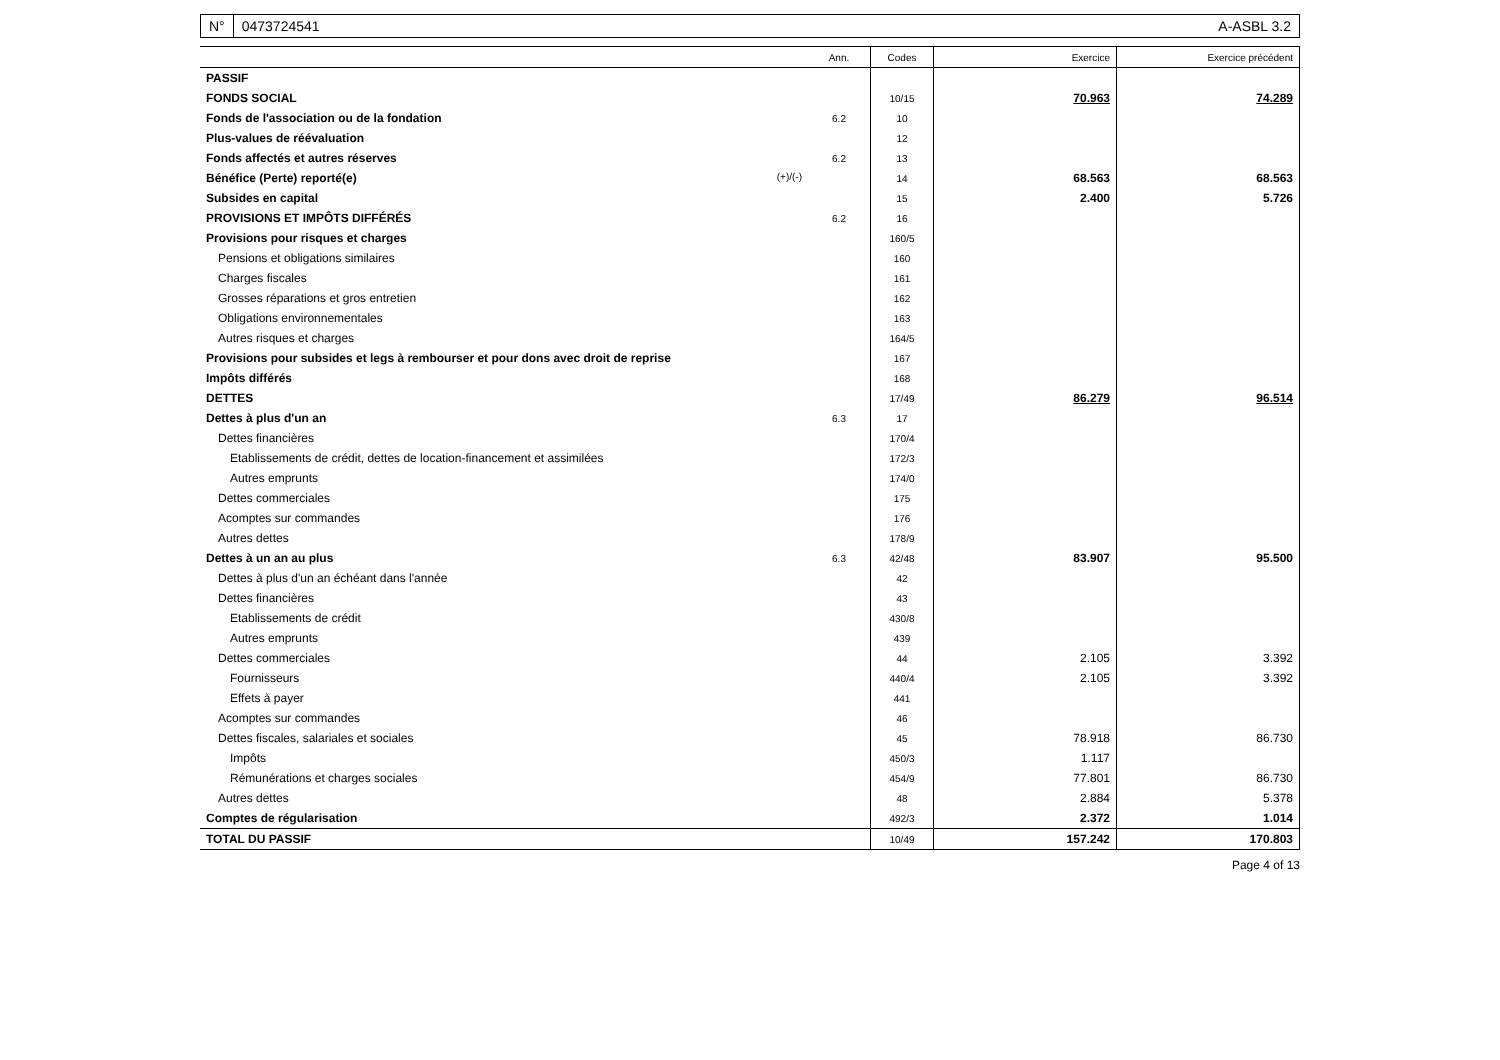N° 0473724541 A-ASBL 3.2
| | Ann. | Codes | Exercice | Exercice précédent |
| --- | --- | --- | --- | --- |
| PASSIF | | | | |
| FONDS SOCIAL | | 10/15 | 70.963 | 74.289 |
| Fonds de l'association ou de la fondation | 6.2 | 10 | | |
| Plus-values de réévaluation | | 12 | | |
| Fonds affectés et autres réserves | 6.2 | 13 | | |
| Bénéfice (Perte) reporté(e) (+)/(-) | | 14 | 68.563 | 68.563 |
| Subsides en capital | | 15 | 2.400 | 5.726 |
| PROVISIONS ET IMPÔTS DIFFÉRÉS | 6.2 | 16 | | |
| Provisions pour risques et charges | | 160/5 | | |
| Pensions et obligations similaires | | 160 | | |
| Charges fiscales | | 161 | | |
| Grosses réparations et gros entretien | | 162 | | |
| Obligations environnementales | | 163 | | |
| Autres risques et charges | | 164/5 | | |
| Provisions pour subsides et legs à rembourser et pour dons avec droit de reprise | | 167 | | |
| Impôts différés | | 168 | | |
| DETTES | | 17/49 | 86.279 | 96.514 |
| Dettes à plus d'un an | 6.3 | 17 | | |
| Dettes financières | | 170/4 | | |
| Etablissements de crédit, dettes de location-financement et assimilées | | 172/3 | | |
| Autres emprunts | | 174/0 | | |
| Dettes commerciales | | 175 | | |
| Acomptes sur commandes | | 176 | | |
| Autres dettes | | 178/9 | | |
| Dettes à un an au plus | 6.3 | 42/48 | 83.907 | 95.500 |
| Dettes à plus d'un an échéant dans l'année | | 42 | | |
| Dettes financières | | 43 | | |
| Etablissements de crédit | | 430/8 | | |
| Autres emprunts | | 439 | | |
| Dettes commerciales | | 44 | 2.105 | 3.392 |
| Fournisseurs | | 440/4 | 2.105 | 3.392 |
| Effets à payer | | 441 | | |
| Acomptes sur commandes | | 46 | | |
| Dettes fiscales, salariales et sociales | | 45 | 78.918 | 86.730 |
| Impôts | | 450/3 | 1.117 | |
| Rémunérations et charges sociales | | 454/9 | 77.801 | 86.730 |
| Autres dettes | | 48 | 2.884 | 5.378 |
| Comptes de régularisation | | 492/3 | 2.372 | 1.014 |
| TOTAL DU PASSIF | | 10/49 | 157.242 | 170.803 |
Page 4 of 13